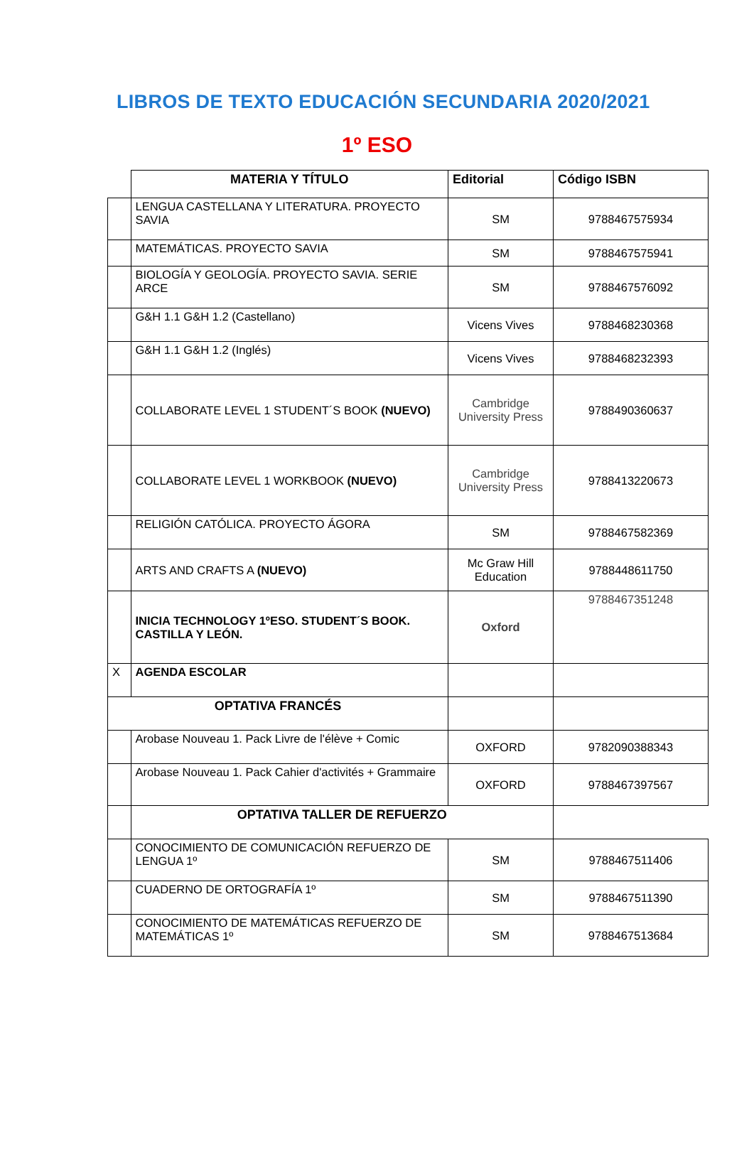LIBROS DE TEXTO EDUCACIÓN SECUNDARIA 2020/2021
1º ESO
| | MATERIA Y TÍTULO | Editorial | Código ISBN |
| | LENGUA CASTELLANA Y LITERATURA. PROYECTO SAVIA | SM | 9788467575934 |
| | MATEMÁTICAS. PROYECTO SAVIA | SM | 9788467575941 |
| | BIOLOGÍA Y GEOLOGÍA. PROYECTO SAVIA. SERIE ARCE | SM | 9788467576092 |
| | G&H 1.1 G&H 1.2 (Castellano) | Vicens Vives | 9788468230368 |
| | G&H 1.1 G&H 1.2 (Inglés) | Vicens Vives | 9788468232393 |
| | COLLABORATE LEVEL 1 STUDENT´S BOOK (NUEVO) | Cambridge University Press | 9788490360637 |
| | COLLABORATE LEVEL 1 WORKBOOK (NUEVO) | Cambridge University Press | 9788413220673 |
| | RELIGIÓN CATÓLICA. PROYECTO ÁGORA | SM | 9788467582369 |
| | ARTS AND CRAFTS A (NUEVO) | Mc Graw Hill Education | 9788448611750 |
| | INICIA TECHNOLOGY 1ºESO. STUDENT´S BOOK. CASTILLA Y LEÓN. | Oxford | 9788467351248 |
| X | AGENDA ESCOLAR | | |
| OPTATIVA FRANCÉS | | | |
| | Arobase Nouveau 1. Pack Livre de l'élève + Comic | OXFORD | 9782090388343 |
| | Arobase Nouveau 1. Pack Cahier d'activités + Grammaire | OXFORD | 9788467397567 |
| | OPTATIVA TALLER DE REFUERZO | | |
| | CONOCIMIENTO DE COMUNICACIÓN REFUERZO DE LENGUA 1º | SM | 9788467511406 |
| | CUADERNO DE ORTOGRAFÍA 1º | SM | 9788467511390 |
| | CONOCIMIENTO DE MATEMÁTICAS REFUERZO DE MATEMÁTICAS 1º | SM | 9788467513684 |